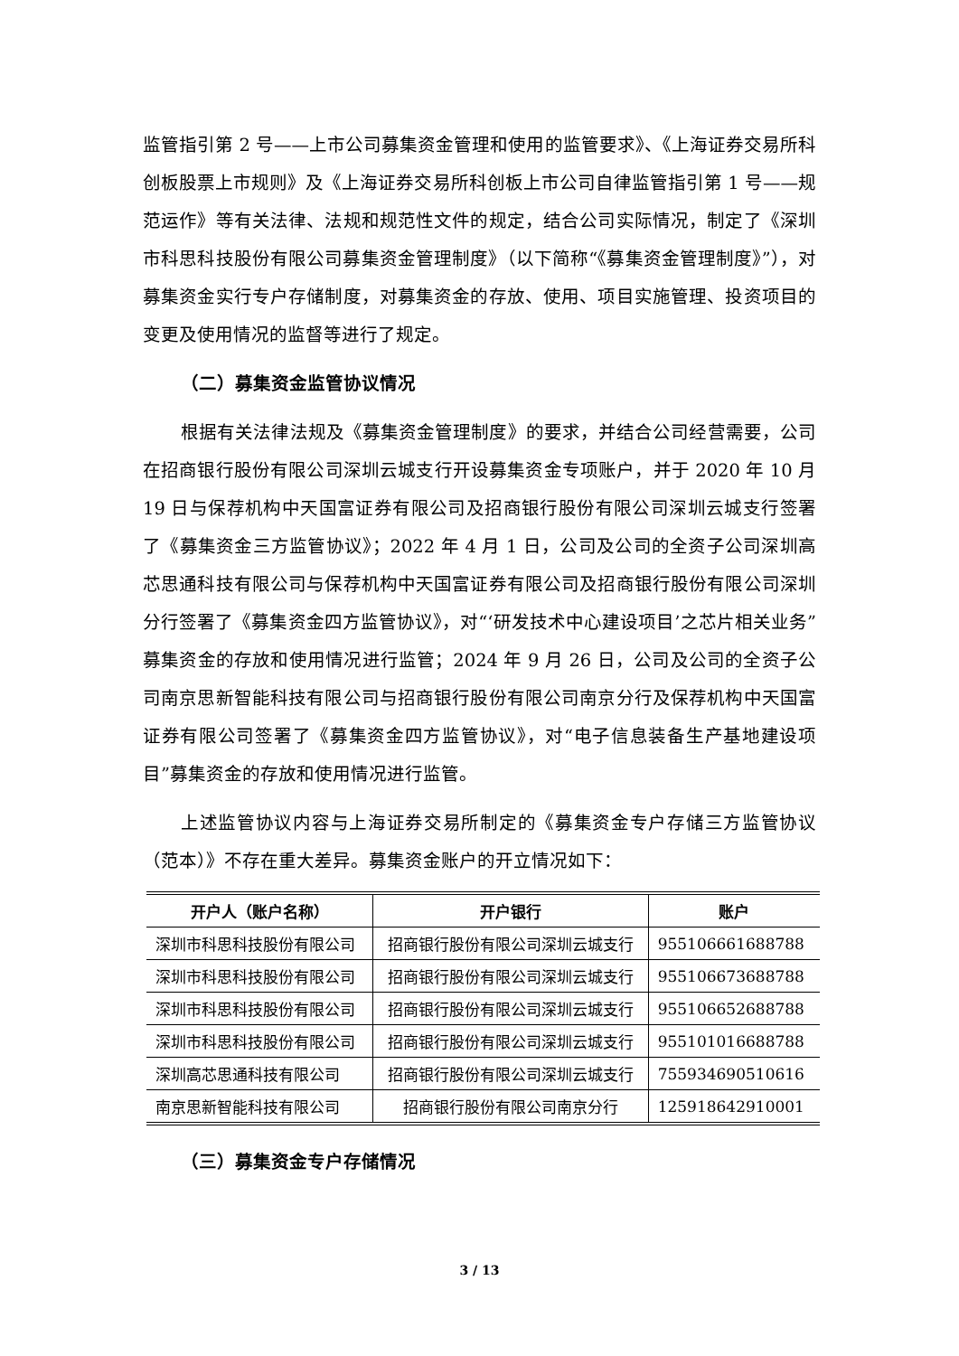监管指引第 2 号——上市公司募集资金管理和使用的监管要求》、《上海证券交易所科创板股票上市规则》及《上海证券交易所科创板上市公司自律监管指引第 1 号——规范运作》等有关法律、法规和规范性文件的规定，结合公司实际情况，制定了《深圳市科思科技股份有限公司募集资金管理制度》（以下简称“《募集资金管理制度》”），对募集资金实行专户存储制度，对募集资金的存放、使用、项目实施管理、投资项目的变更及使用情况的监督等进行了规定。
（二）募集资金监管协议情况
根据有关法律法规及《募集资金管理制度》的要求，并结合公司经营需要，公司在招商银行股份有限公司深圳云城支行开设募集资金专项账户，并于 2020 年 10 月 19 日与保荐机构中天国富证券有限公司及招商银行股份有限公司深圳云城支行签署了《募集资金三方监管协议》；2022 年 4 月 1 日，公司及公司的全资子公司深圳高芯思通科技有限公司与保荐机构中天国富证券有限公司及招商银行股份有限公司深圳分行签署了《募集资金四方监管协议》，对“‘研发技术中心建设项目’之芯片相关业务”募集资金的存放和使用情况进行监管；2024 年 9 月 26 日，公司及公司的全资子公司南京思新智能科技有限公司与招商银行股份有限公司南京分行及保荐机构中天国富证券有限公司签署了《募集资金四方监管协议》，对“电子信息装备生产基地建设项目”募集资金的存放和使用情况进行监管。
上述监管协议内容与上海证券交易所制定的《募集资金专户存储三方监管协议（范本）》不存在重大差异。募集资金账户的开立情况如下：
| 开户人（账户名称） | 开户银行 | 账户 |
| --- | --- | --- |
| 深圳市科思科技股份有限公司 | 招商银行股份有限公司深圳云城支行 | 955106661688788 |
| 深圳市科思科技股份有限公司 | 招商银行股份有限公司深圳云城支行 | 955106673688788 |
| 深圳市科思科技股份有限公司 | 招商银行股份有限公司深圳云城支行 | 955106652688788 |
| 深圳市科思科技股份有限公司 | 招商银行股份有限公司深圳云城支行 | 955101016688788 |
| 深圳高芯思通科技有限公司 | 招商银行股份有限公司深圳云城支行 | 755934690510616 |
| 南京思新智能科技有限公司 | 招商银行股份有限公司南京分行 | 125918642910001 |
（三）募集资金专户存储情况
3 / 13